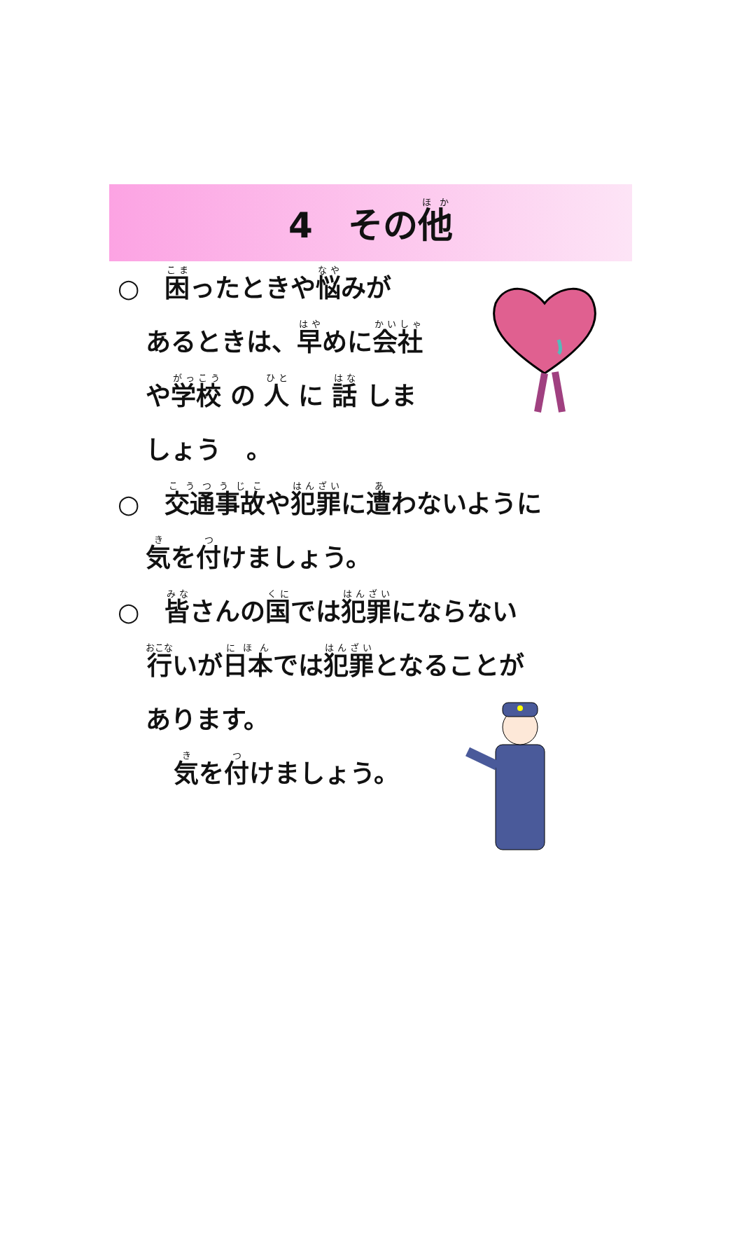4　その他
○　困ったときや悩みが
あるときは、早めに会社
や学校 の 人 に 話 しま
しょう　。
○　交通事故や犯罪に遭わないように
気を付けましょう。
○　皆さんの国では犯罪にならない
行いが日本では犯罪となることが
あります。
気を付けましょう。